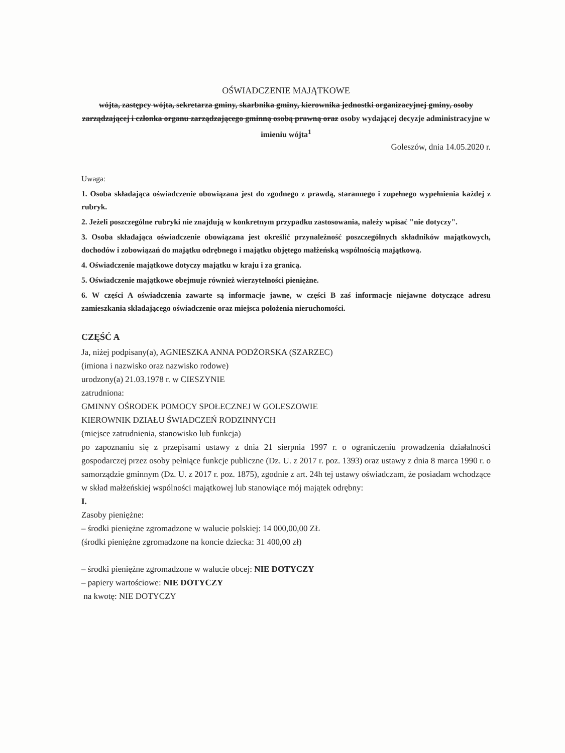OŚWIADCZENIE MAJĄTKOWE
wójta, zastępcy wójta, sekretarza gminy, skarbnika gminy, kierownika jednostki organizacyjnej gminy, osoby zarządzającej i członka organu zarządzającego gminną osobą prawną oraz osoby wydającej decyzje administracyjne w imieniu wójta<sup>1</sup>
Goleszów, dnia 14.05.2020 r.
Uwaga:
1. Osoba składająca oświadczenie obowiązana jest do zgodnego z prawdą, starannego i zupełnego wypełnienia każdej z rubryk.
2. Jeżeli poszczególne rubryki nie znajdują w konkretnym przypadku zastosowania, należy wpisać "nie dotyczy".
3. Osoba składająca oświadczenie obowiązana jest określić przynależność poszczególnych składników majątkowych, dochodów i zobowiązań do majątku odrębnego i majątku objętego małżeńską wspólnością majątkową.
4. Oświadczenie majątkowe dotyczy majątku w kraju i za granicą.
5. Oświadczenie majątkowe obejmuje również wierzytelności pieniężne.
6. W części A oświadczenia zawarte są informacje jawne, w części B zaś informacje niejawne dotyczące adresu zamieszkania składającego oświadczenie oraz miejsca położenia nieruchomości.
CZĘŚĆ A
Ja, niżej podpisany(a), AGNIESZKA ANNA PODŻORSKA (SZARZEC)
(imiona i nazwisko oraz nazwisko rodowe)
urodzony(a) 21.03.1978 r. w CIESZYNIE
zatrudniona:
GMINNY OŚRODEK POMOCY SPOŁECZNEJ W GOLESZOWIE
KIEROWNIK DZIAŁU ŚWIADCZEŃ RODZINNYCH
(miejsce zatrudnienia, stanowisko lub funkcja)
po zapoznaniu się z przepisami ustawy z dnia 21 sierpnia 1997 r. o ograniczeniu prowadzenia działalności gospodarczej przez osoby pełniące funkcje publiczne (Dz. U. z 2017 r. poz. 1393) oraz ustawy z dnia 8 marca 1990 r. o samorządzie gminnym (Dz. U. z 2017 r. poz. 1875), zgodnie z art. 24h tej ustawy oświadczam, że posiadam wchodzące w skład małżeńskiej wspólności majątkowej lub stanowiące mój majątek odrębny:
I.
Zasoby pieniężne:
– środki pieniężne zgromadzone w walucie polskiej: 14 000,00,00 ZŁ
(środki pieniężne zgromadzone na koncie dziecka: 31 400,00 zł)
– środki pieniężne zgromadzone w walucie obcej: NIE DOTYCZY
– papiery wartościowe: NIE DOTYCZY
na kwotę: NIE DOTYCZY